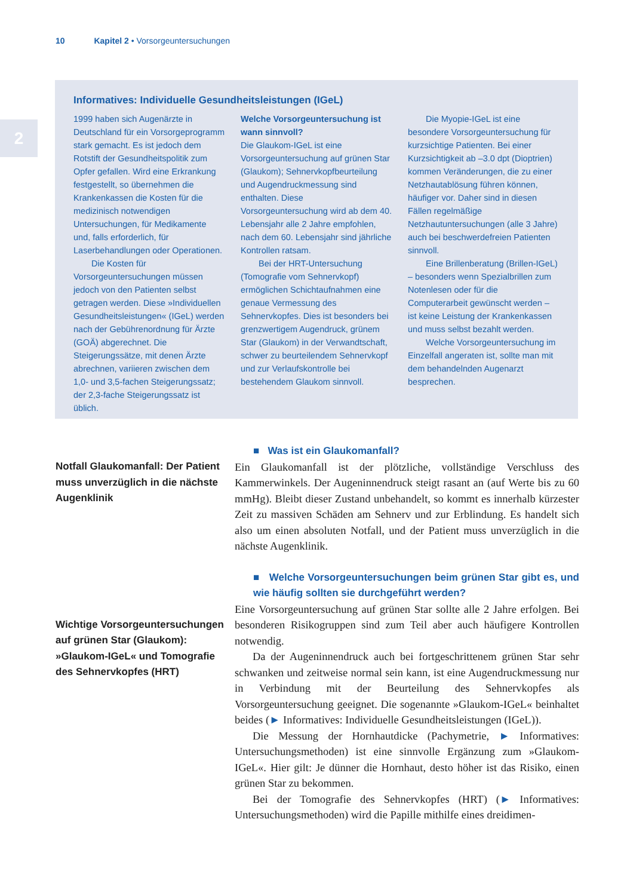10 Kapitel 2 • Vorsorgeuntersuchungen
2
Informatives: Individuelle Gesundheitsleistungen (IGeL)
1999 haben sich Augenärzte in Deutschland für ein Vorsorgeprogramm stark gemacht. Es ist jedoch dem Rotstift der Gesundheitspolitik zum Opfer gefallen. Wird eine Erkrankung festgestellt, so übernehmen die Krankenkassen die Kosten für die medizinisch notwendigen Untersuchungen, für Medikamente und, falls erforderlich, für Laserbehandlungen oder Operationen.
Die Kosten für Vorsorgeuntersuchungen müssen jedoch von den Patienten selbst getragen werden. Diese »Individuellen Gesundheitsleistungen« (IGeL) werden nach der Gebührenordnung für Ärzte (GOÄ) abgerechnet. Die Steigerungssätze, mit denen Ärzte abrechnen, variieren zwischen dem 1,0- und 3,5-fachen Steigerungssatz; der 2,3-fache Steigerungssatz ist üblich.
Welche Vorsorgeuntersuchung ist wann sinnvoll?
Die Glaukom-IGeL ist eine Vorsorgeuntersuchung auf grünen Star (Glaukom); Sehnervkopfbeurteilung und Augendruckmessung sind enthalten. Diese Vorsorgeuntersuchung wird ab dem 40. Lebensjahr alle 2 Jahre empfohlen, nach dem 60. Lebensjahr sind jährliche Kontrollen ratsam.
Bei der HRT-Untersuchung (Tomografie vom Sehnervkopf) ermöglichen Schichtaufnahmen eine genaue Vermessung des Sehnervkopfes. Dies ist besonders bei grenzwertigem Augendruck, grünem Star (Glaukom) in der Verwandtschaft, schwer zu beurteilendem Sehnervkopf und zur Verlaufskontrolle bei bestehendem Glaukom sinnvoll.
Die Myopie-IGeL ist eine besondere Vorsorgeuntersuchung für kurzsichtige Patienten. Bei einer Kurzsichtigkeit ab –3.0 dpt (Dioptrien) kommen Veränderungen, die zu einer Netzhautablösung führen können, häufiger vor. Daher sind in diesen Fällen regelmäßige Netzhautuntersuchungen (alle 3 Jahre) auch bei beschwerdefreien Patienten sinnvoll.
Eine Brillenberatung (Brillen-IGeL) – besonders wenn Spezialbrillen zum Notenlesen oder für die Computerarbeit gewünscht werden – ist keine Leistung der Krankenkassen und muss selbst bezahlt werden.
Welche Vorsorgeuntersuchung im Einzelfall angeraten ist, sollte man mit dem behandelnden Augenarzt besprechen.
Notfall Glaukomanfall: Der Patient muss unverzüglich in die nächste Augenklinik
Wichtige Vorsorgeuntersuchungen auf grünen Star (Glaukom): »Glaukom-IGeL« und Tomografie des Sehnervkopfes (HRT)
■ Was ist ein Glaukomanfall?
Ein Glaukomanfall ist der plötzliche, vollständige Verschluss des Kammerwinkels. Der Augeninnendruck steigt rasant an (auf Werte bis zu 60 mmHg). Bleibt dieser Zustand unbehandelt, so kommt es innerhalb kürzester Zeit zu massiven Schäden am Sehnerv und zur Erblindung. Es handelt sich also um einen absoluten Notfall, und der Patient muss unverzüglich in die nächste Augenklinik.
■ Welche Vorsorgeuntersuchungen beim grünen Star gibt es, und wie häufig sollten sie durchgeführt werden?
Eine Vorsorgeuntersuchung auf grünen Star sollte alle 2 Jahre erfolgen. Bei besonderen Risikogruppen sind zum Teil aber auch häufigere Kontrollen notwendig.
Da der Augeninnendruck auch bei fortgeschrittenem grünen Star sehr schwanken und zeitweise normal sein kann, ist eine Augendruckmessung nur in Verbindung mit der Beurteilung des Sehnervkopfes als Vorsorgeuntersuchung geeignet. Die sogenannte »Glaukom-IGeL« beinhaltet beides (► Informatives: Individuelle Gesundheitsleistungen (IGeL)).
Die Messung der Hornhautdicke (Pachymetrie, ► Informatives: Untersuchungsmethoden) ist eine sinnvolle Ergänzung zum »Glaukom-IGeL«. Hier gilt: Je dünner die Hornhaut, desto höher ist das Risiko, einen grünen Star zu bekommen.
Bei der Tomografie des Sehnervkopfes (HRT) (► Informatives: Untersuchungsmethoden) wird die Papille mithilfe eines dreidimen-